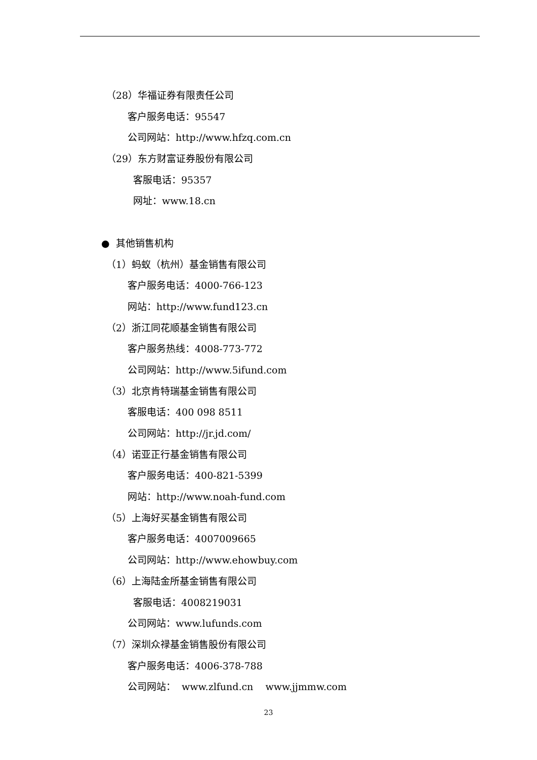（28）华福证券有限责任公司
客户服务电话：95547
公司网站：http://www.hfzq.com.cn
（29）东方财富证券股份有限公司
客服电话：95357
网址：www.18.cn
● 其他销售机构
（1）蚂蚁（杭州）基金销售有限公司
客户服务电话：4000-766-123
网站：http://www.fund123.cn
（2）浙江同花顺基金销售有限公司
客户服务热线：4008-773-772
公司网站：http://www.5ifund.com
（3）北京肯特瑞基金销售有限公司
客服电话：400 098 8511
公司网站：http://jr.jd.com/
（4）诺亚正行基金销售有限公司
客户服务电话：400-821-5399
网站：http://www.noah-fund.com
（5）上海好买基金销售有限公司
客户服务电话：4007009665
公司网站：http://www.ehowbuy.com
（6）上海陆金所基金销售有限公司
客服电话：4008219031
公司网站：www.lufunds.com
（7）深圳众禄基金销售股份有限公司
客户服务电话：4006-378-788
公司网站： www.zlfund.cn www.jjmmw.com
23